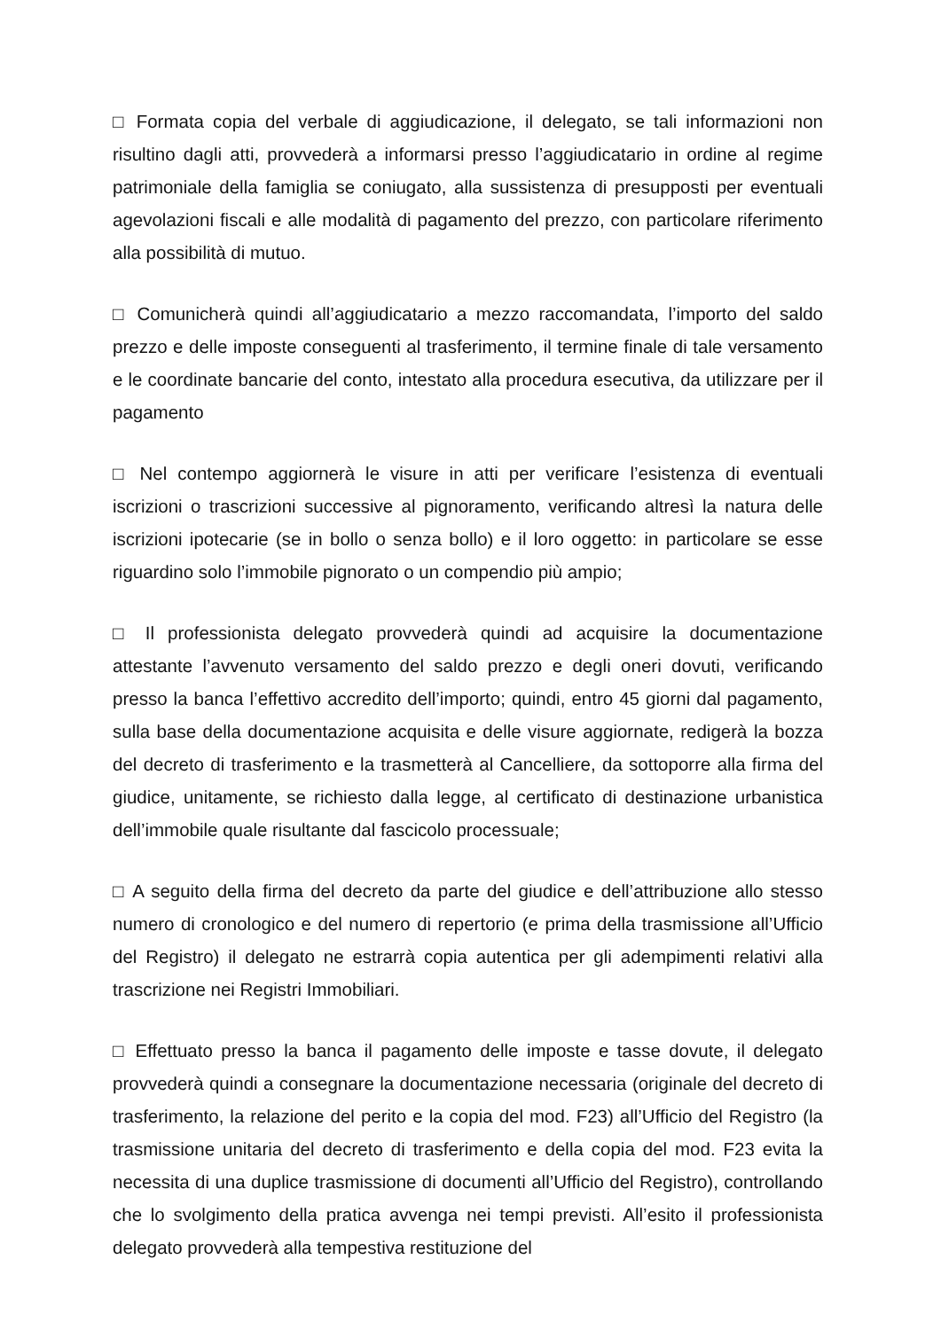□ Formata copia del verbale di aggiudicazione, il delegato, se tali informazioni non risultino dagli atti, provvederà a informarsi presso l’aggiudicatario in ordine al regime patrimoniale della famiglia se coniugato, alla sussistenza di presupposti per eventuali agevolazioni fiscali e alle modalità di pagamento del prezzo, con particolare riferimento alla possibilità di mutuo.
□ Comunicherà quindi all’aggiudicatario a mezzo raccomandata, l’importo del saldo prezzo e delle imposte conseguenti al trasferimento, il termine finale di tale versamento e le coordinate bancarie del conto, intestato alla procedura esecutiva, da utilizzare per il pagamento
□ Nel contempo aggiornerà le visure in atti per verificare l’esistenza di eventuali iscrizioni o trascrizioni successive al pignoramento, verificando altresì la natura delle iscrizioni ipotecarie (se in bollo o senza bollo) e il loro oggetto: in particolare se esse riguardino solo l’immobile pignorato o un compendio più ampio;
□ Il professionista delegato provvederà quindi ad acquisire la documentazione attestante l’avvenuto versamento del saldo prezzo e degli oneri dovuti, verificando presso la banca l’effettivo accredito dell’importo; quindi, entro 45 giorni dal pagamento, sulla base della documentazione acquisita e delle visure aggiornate, redigerà la bozza del decreto di trasferimento e la trasmetterà al Cancelliere, da sottoporre alla firma del giudice, unitamente, se richiesto dalla legge, al certificato di destinazione urbanistica dell’immobile quale risultante dal fascicolo processuale;
□ A seguito della firma del decreto da parte del giudice e dell’attribuzione allo stesso numero di cronologico e del numero di repertorio (e prima della trasmissione all’Ufficio del Registro) il delegato ne estrarrà copia autentica per gli adempimenti relativi alla trascrizione nei Registri Immobiliari.
□ Effettuato presso la banca il pagamento delle imposte e tasse dovute, il delegato provvederà quindi a consegnare la documentazione necessaria (originale del decreto di trasferimento, la relazione del perito e la copia del mod. F23) all’Ufficio del Registro (la trasmissione unitaria del decreto di trasferimento e della copia del mod. F23 evita la necessita di una duplice trasmissione di documenti all’Ufficio del Registro), controllando che lo svolgimento della pratica avvenga nei tempi previsti. All’esito il professionista delegato provvederà alla tempestiva restituzione del